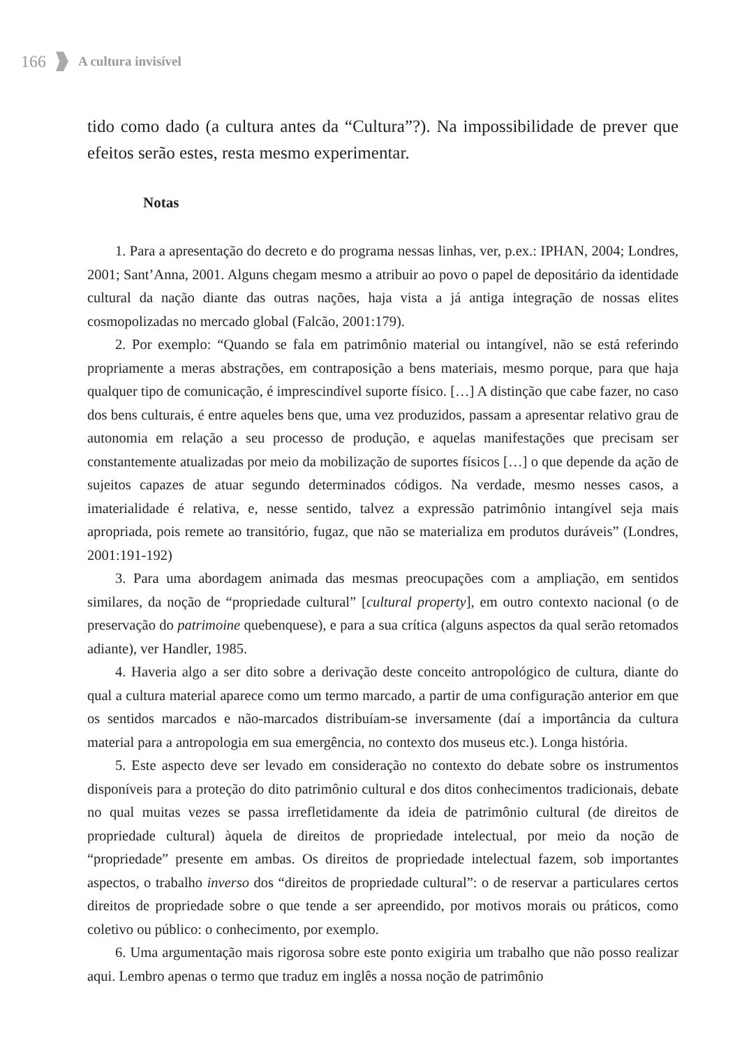166 A cultura invisível
tido como dado (a cultura antes da “Cultura”?). Na impossibilidade de prever que efeitos serão estes, resta mesmo experimentar.
Notas
1. Para a apresentação do decreto e do programa nessas linhas, ver, p.ex.: IPHAN, 2004; Londres, 2001; Sant’Anna, 2001. Alguns chegam mesmo a atribuir ao povo o papel de depositário da identidade cultural da nação diante das outras nações, haja vista a já antiga integração de nossas elites cosmopolizadas no mercado global (Falcão, 2001:179).
2. Por exemplo: “Quando se fala em patrimônio material ou intangível, não se está referindo propriamente a meras abstrações, em contraposição a bens materiais, mesmo porque, para que haja qualquer tipo de comunicação, é imprescindível suporte físico. […] A distinção que cabe fazer, no caso dos bens culturais, é entre aqueles bens que, uma vez produzidos, passam a apresentar relativo grau de autonomia em relação a seu processo de produção, e aquelas manifestações que precisam ser constantemente atualizadas por meio da mobilização de suportes físicos […] o que depende da ação de sujeitos capazes de atuar segundo determinados códigos. Na verdade, mesmo nesses casos, a imaterialidade é relativa, e, nesse sentido, talvez a expressão patrimônio intangível seja mais apropriada, pois remete ao transitório, fugaz, que não se materializa em produtos duráveis” (Londres, 2001:191-192)
3. Para uma abordagem animada das mesmas preocupações com a ampliação, em sentidos similares, da noção de “propriedade cultural” [cultural property], em outro contexto nacional (o de preservação do patrimoine quebenquese), e para a sua crítica (alguns aspectos da qual serão retomados adiante), ver Handler, 1985.
4. Haveria algo a ser dito sobre a derivação deste conceito antropológico de cultura, diante do qual a cultura material aparece como um termo marcado, a partir de uma configuração anterior em que os sentidos marcados e não-marcados distribuíam-se inversamente (daí a importância da cultura material para a antropologia em sua emergência, no contexto dos museus etc.). Longa história.
5. Este aspecto deve ser levado em consideração no contexto do debate sobre os instrumentos disponíveis para a proteção do dito patrimônio cultural e dos ditos conhecimentos tradicionais, debate no qual muitas vezes se passa irrefletidamente da ideia de patrimônio cultural (de direitos de propriedade cultural) àquela de direitos de propriedade intelectual, por meio da noção de “propriedade” presente em ambas. Os direitos de propriedade intelectual fazem, sob importantes aspectos, o trabalho inverso dos “direitos de propriedade cultural”: o de reservar a particulares certos direitos de propriedade sobre o que tende a ser apreendido, por motivos morais ou práticos, como coletivo ou público: o conhecimento, por exemplo.
6. Uma argumentação mais rigorosa sobre este ponto exigiria um trabalho que não posso realizar aqui. Lembro apenas o termo que traduz em inglês a nossa noção de patrimônio